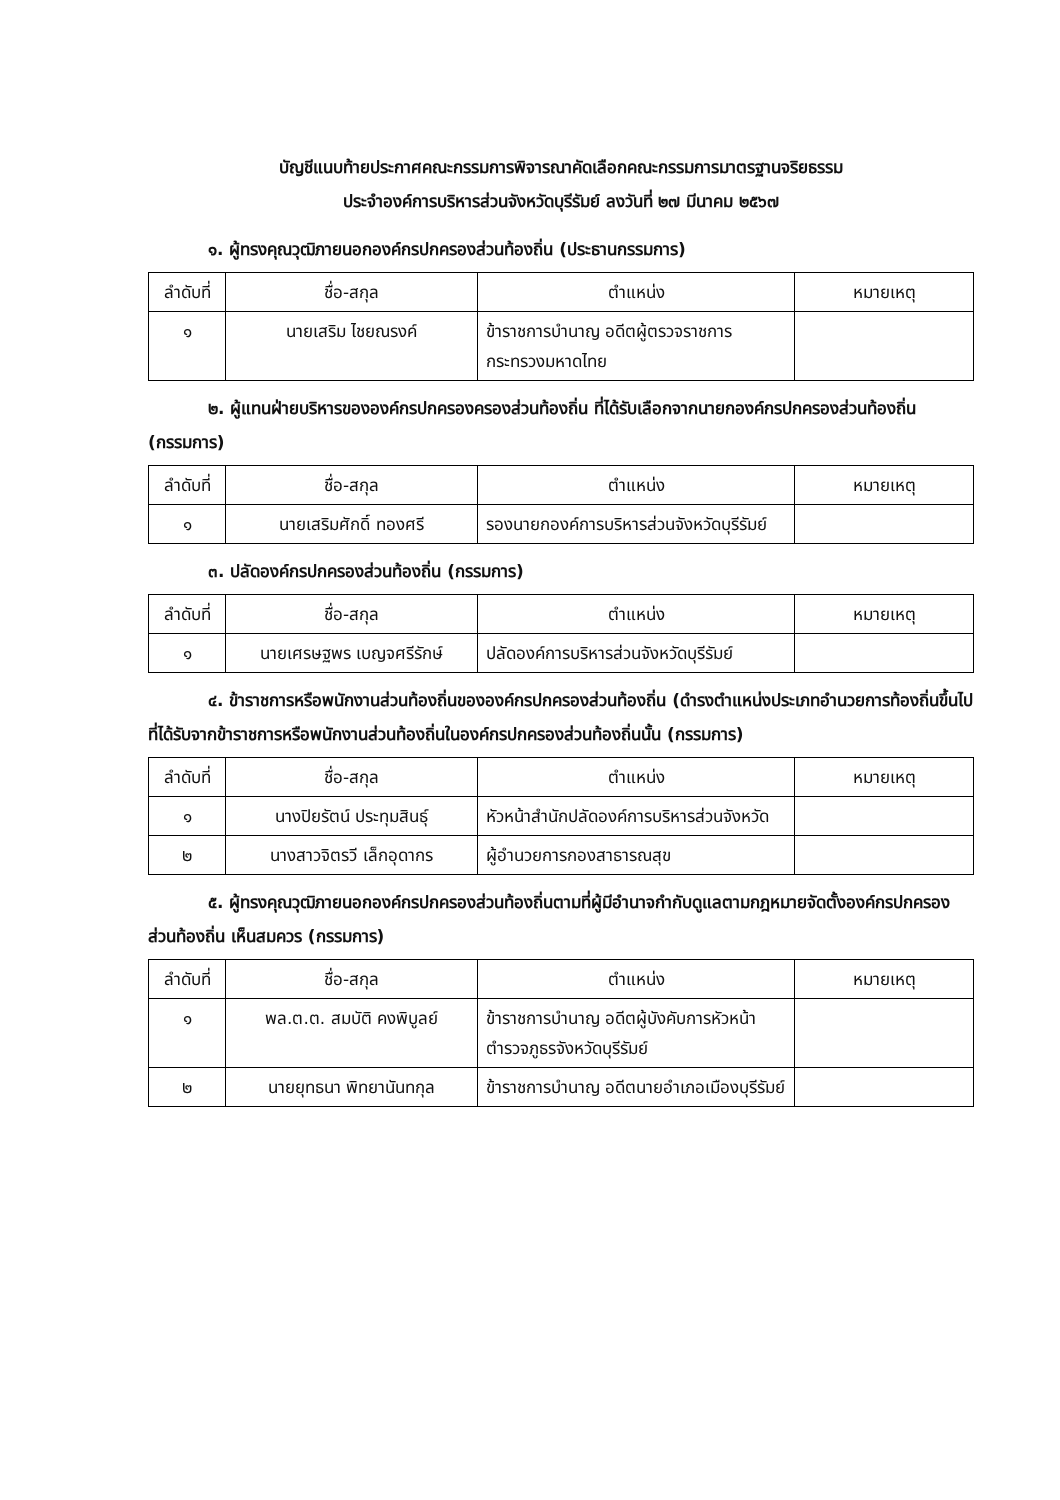บัญชีแนบท้ายประกาศคณะกรรมการพิจารณาคัดเลือกคณะกรรมการมาตรฐานจริยธรรม
ประจำองค์การบริหารส่วนจังหวัดบุรีรัมย์ ลงวันที่ ๒๗ มีนาคม ๒๕๖๗
๑. ผู้ทรงคุณวุฒิภายนอกองค์กรปกครองส่วนท้องถิ่น (ประธานกรรมการ)
| ลำดับที่ | ชื่อ-สกุล | ตำแหน่ง | หมายเหตุ |
| --- | --- | --- | --- |
| ๑ | นายเสริม ไชยณรงค์ | ข้าราชการบำนาญ อดีตผู้ตรวจราชการกระทรวงมหาดไทย | |
๒. ผู้แทนฝ่ายบริหารขององค์กรปกครองครองส่วนท้องถิ่น ที่ได้รับเลือกจากนายกองค์กรปกครองส่วนท้องถิ่น (กรรมการ)
| ลำดับที่ | ชื่อ-สกุล | ตำแหน่ง | หมายเหตุ |
| --- | --- | --- | --- |
| ๑ | นายเสริมศักดิ์ ทองศรี | รองนายกองค์การบริหารส่วนจังหวัดบุรีรัมย์ | |
๓. ปลัดองค์กรปกครองส่วนท้องถิ่น (กรรมการ)
| ลำดับที่ | ชื่อ-สกุล | ตำแหน่ง | หมายเหตุ |
| --- | --- | --- | --- |
| ๑ | นายเศรษฐพร เบญจศรีรักษ์ | ปลัดองค์การบริหารส่วนจังหวัดบุรีรัมย์ | |
๔. ข้าราชการหรือพนักงานส่วนท้องถิ่นขององค์กรปกครองส่วนท้องถิ่น (ดำรงตำแหน่งประเภทอำนวยการท้องถิ่นขึ้นไป ที่ได้รับจากข้าราชการหรือพนักงานส่วนท้องถิ่นในองค์กรปกครองส่วนท้องถิ่นนั้น (กรรมการ)
| ลำดับที่ | ชื่อ-สกุล | ตำแหน่ง | หมายเหตุ |
| --- | --- | --- | --- |
| ๑ | นางปิยรัตน์ ประทุมสินธุ์ | หัวหน้าสำนักปลัดองค์การบริหารส่วนจังหวัด | |
| ๒ | นางสาวจิตรวี เล็กอุดากร | ผู้อำนวยการกองสาธารณสุข | |
๕. ผู้ทรงคุณวุฒิภายนอกองค์กรปกครองส่วนท้องถิ่นตามที่ผู้มีอำนาจกำกับดูแลตามกฎหมายจัดตั้งองค์กรปกครองส่วนท้องถิ่น เห็นสมควร (กรรมการ)
| ลำดับที่ | ชื่อ-สกุล | ตำแหน่ง | หมายเหตุ |
| --- | --- | --- | --- |
| ๑ | พล.ต.ต. สมบัติ คงพิบูลย์ | ข้าราชการบำนาญ อดีตผู้บังคับการหัวหน้าตำรวจภูธรจังหวัดบุรีรัมย์ | |
| ๒ | นายยุทธนา พิทยานันทกุล | ข้าราชการบำนาญ อดีตนายอำเภอเมืองบุรีรัมย์ | |